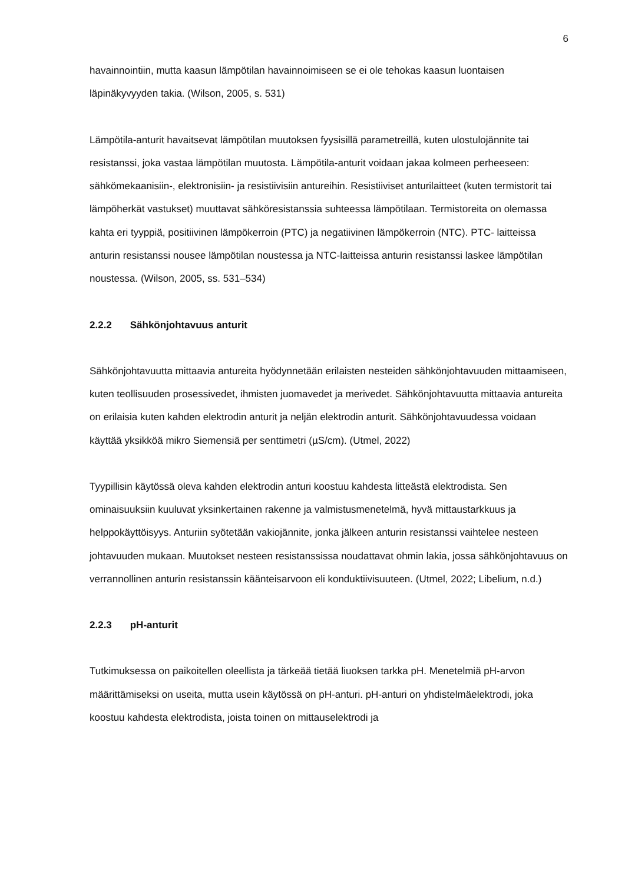6
havainnointiin, mutta kaasun lämpötilan havainnoimiseen se ei ole tehokas kaasun luontaisen läpinäkyvyyden takia. (Wilson, 2005, s. 531)
Lämpötila-anturit havaitsevat lämpötilan muutoksen fyysisillä parametreillä, kuten ulostulojännite tai resistanssi, joka vastaa lämpötilan muutosta. Lämpötila-anturit voidaan jakaa kolmeen perheeseen: sähkömekaanisiin-, elektronisiin- ja resistiivisiin antureihin. Resistiiviset anturilaitteet (kuten termistorit tai lämpöherkät vastukset) muuttavat sähköresistanssia suhteessa lämpötilaan. Termistoreita on olemassa kahta eri tyyppiä, positiivinen lämpökerroin (PTC) ja negatiivinen lämpökerroin (NTC). PTC- laitteissa anturin resistanssi nousee lämpötilan noustessa ja NTC-laitteissa anturin resistanssi laskee lämpötilan noustessa. (Wilson, 2005, ss. 531–534)
2.2.2 Sähkönjohtavuus anturit
Sähkönjohtavuutta mittaavia antureita hyödynnetään erilaisten nesteiden sähkönjohtavuuden mittaamiseen, kuten teollisuuden prosessivedet, ihmisten juomavedet ja merivedet. Sähkönjohtavuutta mittaavia antureita on erilaisia kuten kahden elektrodin anturit ja neljän elektrodin anturit. Sähkönjohtavuudessa voidaan käyttää yksikköä mikro Siemensiä per senttimetri (µS/cm). (Utmel, 2022)
Tyypillisin käytössä oleva kahden elektrodin anturi koostuu kahdesta litteästä elektrodista. Sen ominaisuuksiin kuuluvat yksinkertainen rakenne ja valmistusmenetelmä, hyvä mittaustarkkuus ja helppokäyttöisyys. Anturiin syötetään vakiojännite, jonka jälkeen anturin resistanssi vaihtelee nesteen johtavuuden mukaan. Muutokset nesteen resistanssissa noudattavat ohmin lakia, jossa sähkönjohtavuus on verrannollinen anturin resistanssin käänteisarvoon eli konduktiivisuuteen. (Utmel, 2022; Libelium, n.d.)
2.2.3 pH-anturit
Tutkimuksessa on paikoitellen oleellista ja tärkeää tietää liuoksen tarkka pH. Menetelmiä pH-arvon määrittämiseksi on useita, mutta usein käytössä on pH-anturi. pH-anturi on yhdistelmäelektrodi, joka koostuu kahdesta elektrodista, joista toinen on mittauselektrodi ja